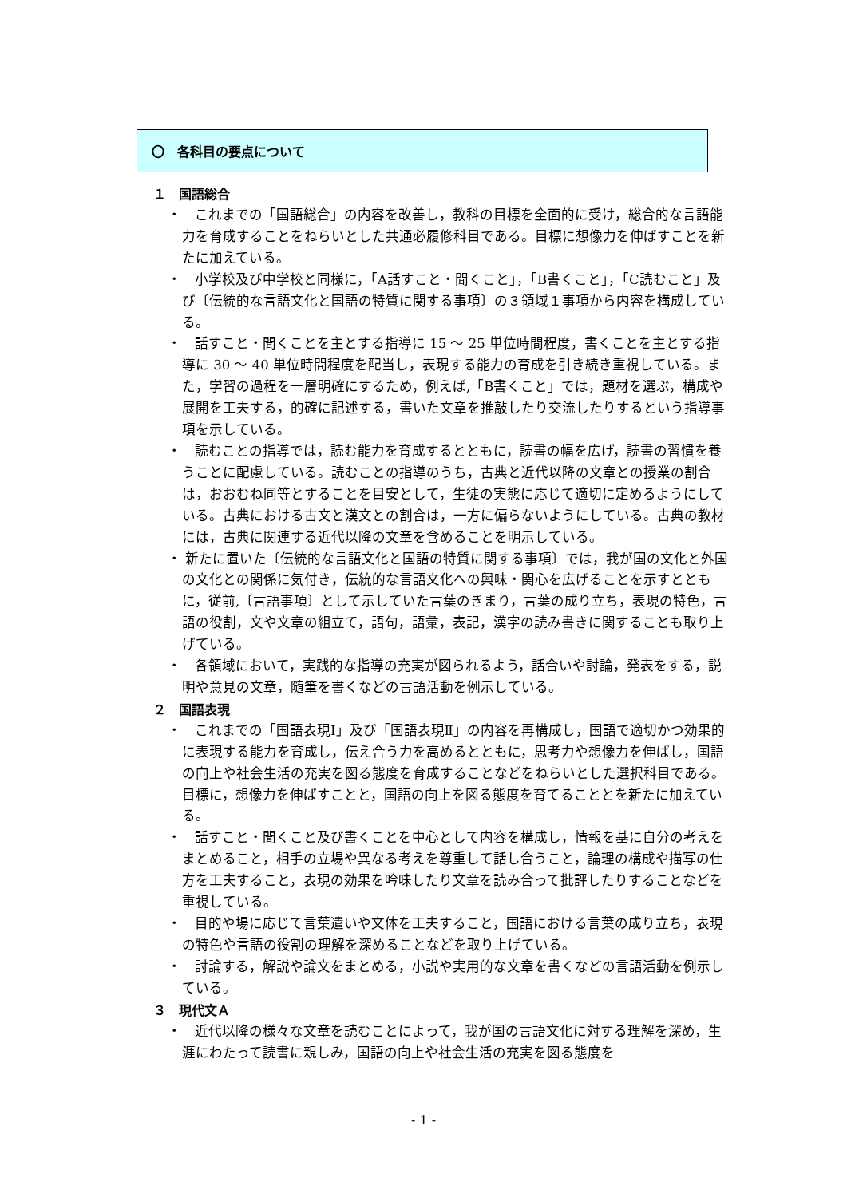〇　各科目の要点について
１　国語総合
・　これまでの「国語総合」の内容を改善し，教科の目標を全面的に受け，総合的な言語能力を育成することをねらいとした共通必履修科目である。目標に想像力を伸ばすことを新たに加えている。
・　小学校及び中学校と同様に，「A話すこと・聞くこと」，「B書くこと」，「C読むこと」及び〔伝統的な言語文化と国語の特質に関する事項〕の３領域１事項から内容を構成している。
・　話すこと・聞くことを主とする指導に 15 ～ 25 単位時間程度，書くことを主とする指導に 30 ～ 40 単位時間程度を配当し，表現する能力の育成を引き続き重視している。また，学習の過程を一層明確にするため，例えば,「B書くこと」では，題材を選ぶ，構成や展開を工夫する，的確に記述する，書いた文章を推敲したり交流したりするという指導事項を示している。
・　読むことの指導では，読む能力を育成するとともに，読書の幅を広げ，読書の習慣を養うことに配慮している。読むことの指導のうち，古典と近代以降の文章との授業の割合は，おおむね同等とすることを目安として，生徒の実態に応じて適切に定めるようにしている。古典における古文と漢文との割合は，一方に偏らないようにしている。古典の教材には，古典に関連する近代以降の文章を含めることを明示している。
・ 新たに置いた〔伝統的な言語文化と国語の特質に関する事項〕では，我が国の文化と外国の文化との関係に気付き，伝統的な言語文化への興味・関心を広げることを示すとともに，従前,〔言語事項〕として示していた言葉のきまり，言葉の成り立ち，表現の特色，言語の役割，文や文章の組立て，語句，語彙，表記，漢字の読み書きに関することも取り上げている。
・　各領域において，実践的な指導の充実が図られるよう，話合いや討論，発表をする，説明や意見の文章，随筆を書くなどの言語活動を例示している。
２　国語表現
・　これまでの「国語表現Ⅰ」及び「国語表現Ⅱ」の内容を再構成し，国語で適切かつ効果的に表現する能力を育成し，伝え合う力を高めるとともに，思考力や想像力を伸ばし，国語の向上や社会生活の充実を図る態度を育成することなどをねらいとした選択科目である。目標に，想像力を伸ばすことと，国語の向上を図る態度を育てることとを新たに加えている。
・　話すこと・聞くこと及び書くことを中心として内容を構成し，情報を基に自分の考えをまとめること，相手の立場や異なる考えを尊重して話し合うこと，論理の構成や描写の仕方を工夫すること，表現の効果を吟味したり文章を読み合って批評したりすることなどを重視している。
・　目的や場に応じて言葉遣いや文体を工夫すること，国語における言葉の成り立ち，表現の特色や言語の役割の理解を深めることなどを取り上げている。
・　討論する，解説や論文をまとめる，小説や実用的な文章を書くなどの言語活動を例示している。
３　現代文Ａ
・　近代以降の様々な文章を読むことによって，我が国の言語文化に対する理解を深め，生涯にわたって読書に親しみ，国語の向上や社会生活の充実を図る態度を
- 1 -